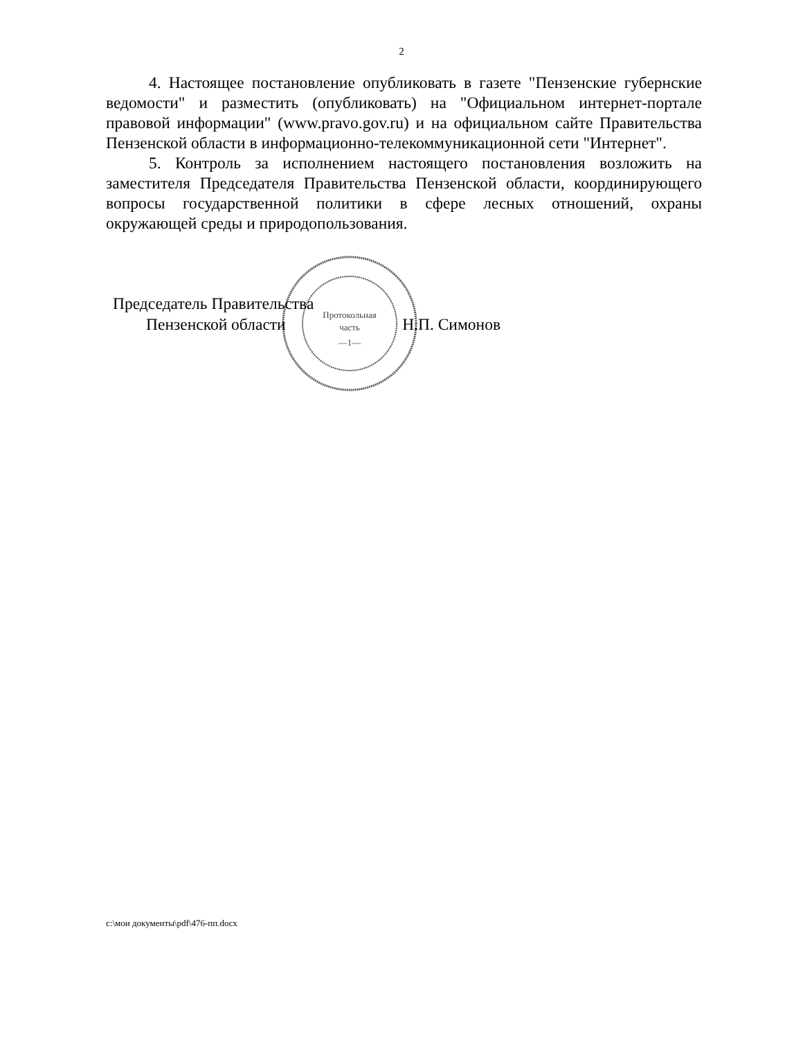2
4. Настоящее постановление опубликовать в газете "Пензенские губернские ведомости" и разместить (опубликовать) на "Официальном интернет-портале правовой информации" (www.pravo.gov.ru) и на официальном сайте Правительства Пензенской области в информационно-телекоммуникационной сети "Интернет".
5. Контроль за исполнением настоящего постановления возложить на заместителя Председателя Правительства Пензенской области, координирующего вопросы государственной политики в сфере лесных отношений, охраны окружающей среды и природопользования.
Протокольная
часть
—1—
Председатель Правительства
Пензенской области Н.П. Симонов
c:\мои документы\pdf\476-пп.docx